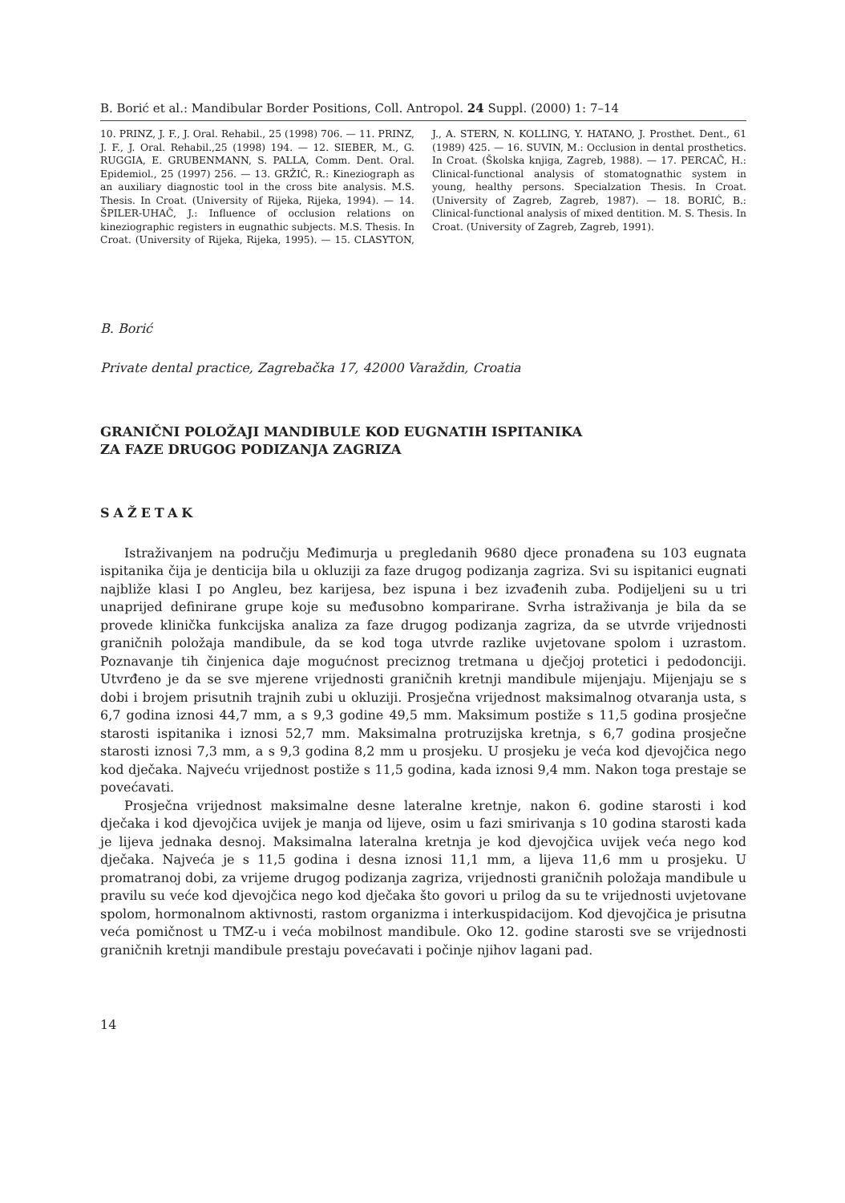B. Borić et al.: Mandibular Border Positions, Coll. Antropol. 24 Suppl. (2000) 1: 7–14
10. PRINZ, J. F., J. Oral. Rehabil., 25 (1998) 706. — 11. PRINZ, J. F., J. Oral. Rehabil.,25 (1998) 194. — 12. SIEBER, M., G. RUGGIA, E. GRUBENMANN, S. PALLA, Comm. Dent. Oral. Epidemiol., 25 (1997) 256. — 13. GRŽIĆ, R.: Kineziograph as an auxiliary diagnostic tool in the cross bite analysis. M.S. Thesis. In Croat. (University of Rijeka, Rijeka, 1994). — 14. ŠPILER-UHAČ, J.: Influence of occlusion relations on kineziographic registers in eugnathic subjects. M.S. Thesis. In Croat. (University of Rijeka, Rijeka, 1995). — 15. CLASYTON, J., A. STERN, N. KOLLING, Y. HATANO, J. Prosthet. Dent., 61 (1989) 425. — 16. SUVIN, M.: Occlusion in dental prosthetics. In Croat. (Školska knjiga, Zagreb, 1988). — 17. PERCAČ, H.: Clinical-functional analysis of stomatognathic system in young, healthy persons. Specialzation Thesis. In Croat. (University of Zagreb, Zagreb, 1987). — 18. BORIĆ, B.: Clinical-functional analysis of mixed dentition. M. S. Thesis. In Croat. (University of Zagreb, Zagreb, 1991).
B. Borić
Private dental practice, Zagrebačka 17, 42000 Varaždin, Croatia
GRANIČNI POLOŽAJI MANDIBULE KOD EUGNATIH ISPITANIKA
ZA FAZE DRUGOG PODIZANJA ZAGRIZA
SAŽETAK
Istraživanjem na području Međimurja u pregledanih 9680 djece pronađena su 103 eugnata ispitanika čija je denticija bila u okluziji za faze drugog podizanja zagriza. Svi su ispitanici eugnati najbliže klasi I po Angleu, bez karijesa, bez ispuna i bez izvađenih zuba. Podijeljeni su u tri unaprijed definirane grupe koje su međusobno komparirane. Svrha istraživanja je bila da se provede klinička funkcijska analiza za faze drugog podizanja zagriza, da se utvrde vrijednosti graničnih položaja mandibule, da se kod toga utvrde razlike uvjetovane spolom i uzrastom. Poznavanje tih činjenica daje mogućnost preciznog tretmana u dječjoj protetici i pedodonciji. Utvrđeno je da se sve mjerene vrijednosti graničnih kretnji mandibule mijenjaju. Mijenjaju se s dobi i brojem prisutnih trajnih zubi u okluziji. Prosječna vrijednost maksimalnog otvaranja usta, s 6,7 godina iznosi 44,7 mm, a s 9,3 godine 49,5 mm. Maksimum postiže s 11,5 godina prosječne starosti ispitanika i iznosi 52,7 mm. Maksimalna protruzijska kretnja, s 6,7 godina prosječne starosti iznosi 7,3 mm, a s 9,3 godina 8,2 mm u prosjeku. U prosjeku je veća kod djevojčica nego kod dječaka. Najveću vrijednost postiže s 11,5 godina, kada iznosi 9,4 mm. Nakon toga prestaje se povećavati.
Prosječna vrijednost maksimalne desne lateralne kretnje, nakon 6. godine starosti i kod dječaka i kod djevojčica uvijek je manja od lijeve, osim u fazi smirivanja s 10 godina starosti kada je lijeva jednaka desnoj. Maksimalna lateralna kretnja je kod djevojčica uvijek veća nego kod dječaka. Najveća je s 11,5 godina i desna iznosi 11,1 mm, a lijeva 11,6 mm u prosjeku. U promatranoj dobi, za vrijeme drugog podizanja zagriza, vrijednosti graničnih položaja mandibule u pravilu su veće kod djevojčica nego kod dječaka što govori u prilog da su te vrijednosti uvjetovane spolom, hormonalnom aktivnosti, rastom organizma i interkuspidacijom. Kod djevojčica je prisutna veća pomičnost u TMZ-u i veća mobilnost mandibule. Oko 12. godine starosti sve se vrijednosti graničnih kretnji mandibule prestaju povećavati i počinje njihov lagani pad.
14